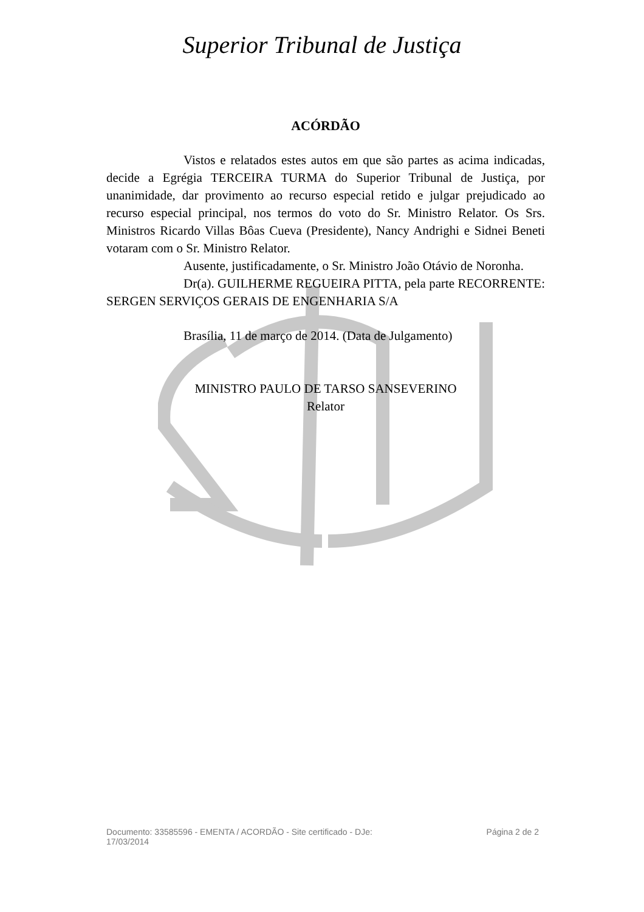Superior Tribunal de Justiça
ACÓRDÃO
Vistos e relatados estes autos em que são partes as acima indicadas, decide a Egrégia TERCEIRA TURMA do Superior Tribunal de Justiça, por unanimidade, dar provimento ao recurso especial retido e julgar prejudicado ao recurso especial principal, nos termos do voto do Sr. Ministro Relator. Os Srs. Ministros Ricardo Villas Bôas Cueva (Presidente), Nancy Andrighi e Sidnei Beneti votaram com o Sr. Ministro Relator.
Ausente, justificadamente, o Sr. Ministro João Otávio de Noronha.
Dr(a). GUILHERME REGUEIRA PITTA, pela parte RECORRENTE: SERGEN SERVIÇOS GERAIS DE ENGENHARIA S/A
Brasília, 11 de março de 2014. (Data de Julgamento)
MINISTRO PAULO DE TARSO SANSEVERINO
Relator
Documento: 33585596 - EMENTA / ACORDÃO - Site certificado - DJe:
17/03/2014
Página 2 de 2